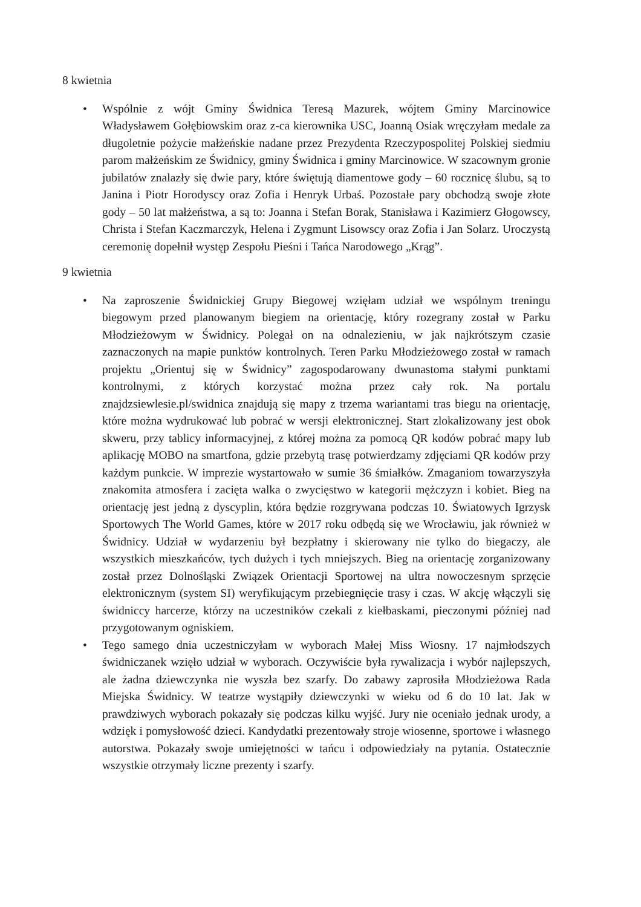8 kwietnia
• Wspólnie z wójt Gminy Świdnica Teresą Mazurek, wójtem Gminy Marcinowice Władysławem Gołębiowskim oraz z-ca kierownika USC, Joanną Osiak wręczyłam medale za długoletnie pożycie małżeńskie nadane przez Prezydenta Rzeczypospolitej Polskiej siedmiu parom małżeńskim ze Świdnicy, gminy Świdnica i gminy Marcinowice. W szacownym gronie jubilatów znalazły się dwie pary, które świętują diamentowe gody – 60 rocznicę ślubu, są to Janina i Piotr Horodyscy oraz Zofia i Henryk Urbaś. Pozostałe pary obchodzą swoje złote gody – 50 lat małżeństwa, a są to: Joanna i Stefan Borak, Stanisława i Kazimierz Głogowscy, Christa i Stefan Kaczmarczyk, Helena i Zygmunt Lisowscy oraz Zofia i Jan Solarz. Uroczystą ceremonię dopełnił występ Zespołu Pieśni i Tańca Narodowego „Krąg”.
9 kwietnia
• Na zaproszenie Świdnickiej Grupy Biegowej wzięłam udział we wspólnym treningu biegowym przed planowanym biegiem na orientację, który rozegrany został w Parku Młodzieżowym w Świdnicy. Polegał on na odnalezieniu, w jak najkrótszym czasie zaznaczonych na mapie punktów kontrolnych. Teren Parku Młodzieżowego został w ramach projektu „Orientuj się w Świdnicy” zagospodarowany dwunastoma stałymi punktami kontrolnymi, z których korzystać można przez cały rok. Na portalu znajdzsiewlesie.pl/swidnica znajdują się mapy z trzema wariantami tras biegu na orientację, które można wydrukować lub pobrać w wersji elektronicznej. Start zlokalizowany jest obok skweru, przy tablicy informacyjnej, z której można za pomocą QR kodów pobrać mapy lub aplikację MOBO na smartfona, gdzie przebytą trasę potwierdzamy zdjęciami QR kodów przy każdym punkcie. W imprezie wystartowało w sumie 36 śmiałków. Zmaganiom towarzyszyła znakomita atmosfera i zacięta walka o zwycięstwo w kategorii mężczyzn i kobiet. Bieg na orientację jest jedną z dyscyplin, która będzie rozgrywana podczas 10. Światowych Igrzysk Sportowych The World Games, które w 2017 roku odbędą się we Wrocławiu, jak również w Świdnicy. Udział w wydarzeniu był bezpłatny i skierowany nie tylko do biegaczy, ale wszystkich mieszkańców, tych dużych i tych mniejszych. Bieg na orientację zorganizowany został przez Dolnośląski Związek Orientacji Sportowej na ultra nowoczesnym sprzęcie elektronicznym (system SI) weryfikującym przebiegnięcie trasy i czas. W akcję włączyli się świdniccy harcerze, którzy na uczestników czekali z kiełbaskami, pieczonymi później nad przygotowanym ogniskiem.
• Tego samego dnia uczestniczyłam w wyborach Małej Miss Wiosny. 17 najmłodszych świdniczanek wzięło udział w wyborach. Oczywiście była rywalizacja i wybór najlepszych, ale żadna dziewczynka nie wyszła bez szarfy. Do zabawy zaprosiła Młodzieżowa Rada Miejska Świdnicy. W teatrze wystąpiły dziewczynki w wieku od 6 do 10 lat. Jak w prawdziwych wyborach pokazały się podczas kilku wyjść. Jury nie oceniało jednak urody, a wdzięk i pomysłowość dzieci. Kandydatki prezentowały stroje wiosenne, sportowe i własnego autorstwa. Pokazały swoje umiejętności w tańcu i odpowiedziały na pytania. Ostatecznie wszystkie otrzymały liczne prezenty i szarfy.